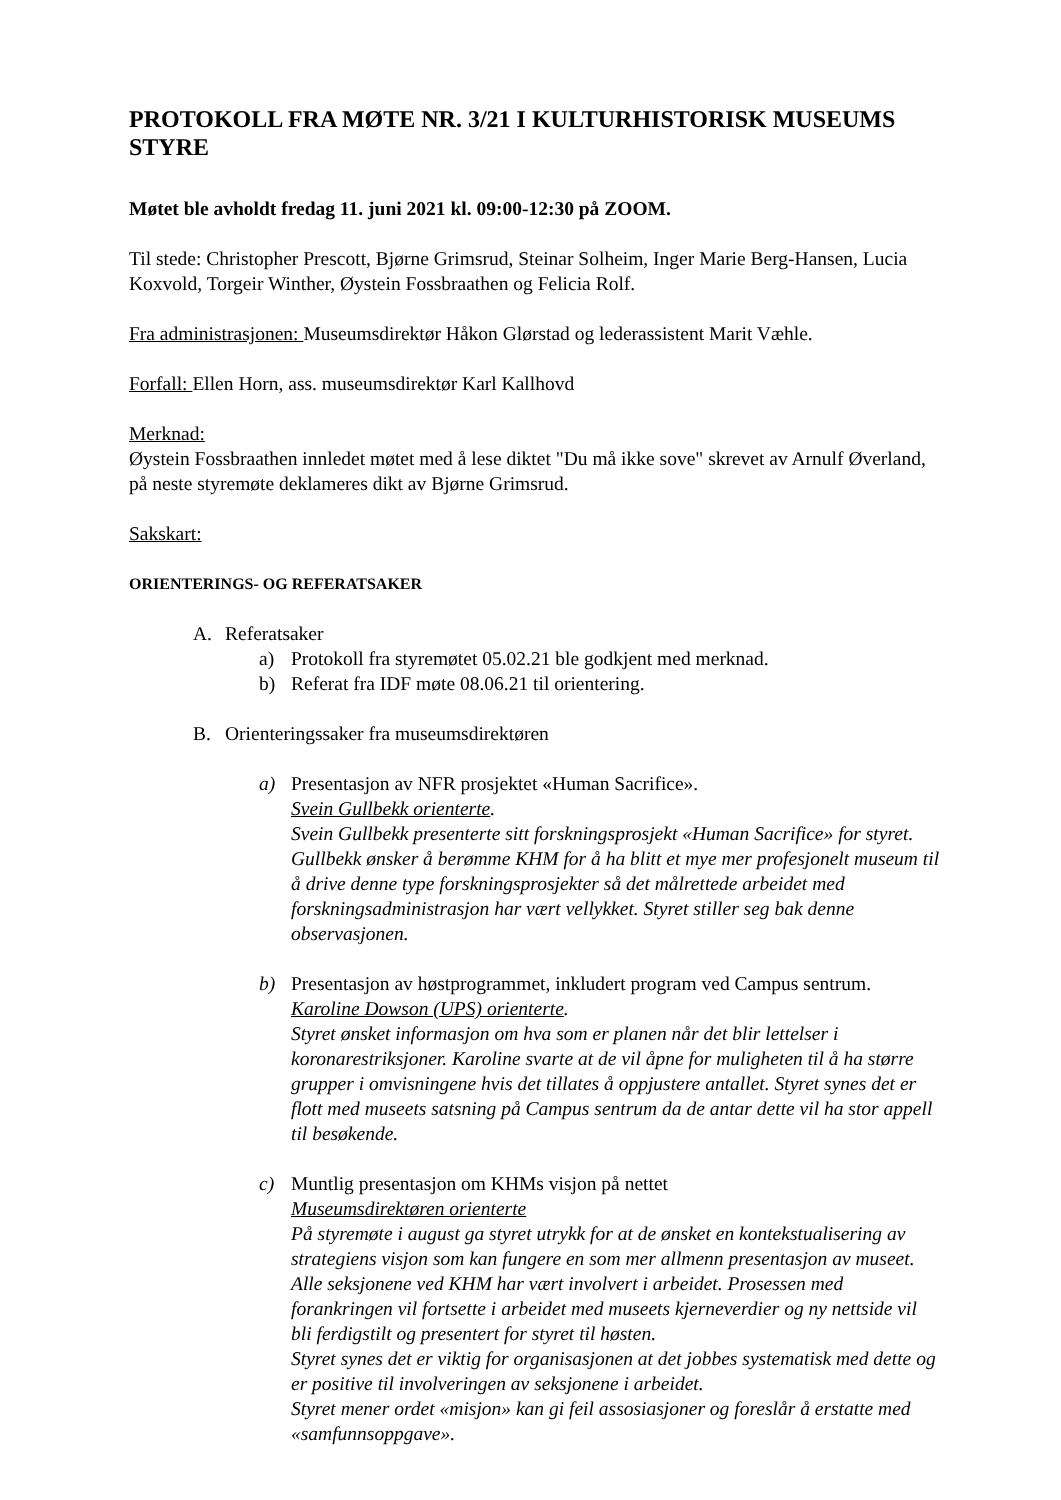PROTOKOLL FRA MØTE NR. 3/21 I KULTURHISTORISK MUSEUMS STYRE
Møtet ble avholdt fredag 11. juni 2021 kl. 09:00-12:30 på ZOOM.
Til stede: Christopher Prescott, Bjørne Grimsrud, Steinar Solheim, Inger Marie Berg-Hansen, Lucia Koxvold, Torgeir Winther, Øystein Fossbraathen og Felicia Rolf.
Fra administrasjonen: Museumsdirektør Håkon Glørstad og lederassistent Marit Væhle.
Forfall: Ellen Horn, ass. museumsdirektør Karl Kallhovd
Merknad:
Øystein Fossbraathen innledet møtet med å lese diktet "Du må ikke sove" skrevet av Arnulf Øverland, på neste styremøte deklameres dikt av Bjørne Grimsrud.
Sakskart:
ORIENTERINGS- OG REFERATSAKER
A. Referatsaker
a) Protokoll fra styremøtet 05.02.21 ble godkjent med merknad.
b) Referat fra IDF møte 08.06.21 til orientering.
B. Orienteringssaker fra museumsdirektøren
a) Presentasjon av NFR prosjektet «Human Sacrifice».
Svein Gullbekk orienterte.
Svein Gullbekk presenterte sitt forskningsprosjekt «Human Sacrifice» for styret. Gullbekk ønsker å berømme KHM for å ha blitt et mye mer profesjonelt museum til å drive denne type forskningsprosjekter så det målrettede arbeidet med forskningsadministrasjon har vært vellykket. Styret stiller seg bak denne observasjonen.
b) Presentasjon av høstprogrammet, inkludert program ved Campus sentrum.
Karoline Dowson (UPS) orienterte.
Styret ønsket informasjon om hva som er planen når det blir lettelser i koronarestriksjoner. Karoline svarte at de vil åpne for muligheten til å ha større grupper i omvisningene hvis det tillates å oppjustere antallet. Styret synes det er flott med museets satsning på Campus sentrum da de antar dette vil ha stor appell til besøkende.
c) Muntlig presentasjon om KHMs visjon på nettet
Museumsdirektøren orienterte
På styremøte i august ga styret utrykk for at de ønsket en kontekstualisering av strategiens visjon som kan fungere en som mer allmenn presentasjon av museet. Alle seksjonene ved KHM har vært involvert i arbeidet. Prosessen med forankringen vil fortsette i arbeidet med museets kjerneverdier og ny nettside vil bli ferdigstilt og presentert for styret til høsten.
Styret synes det er viktig for organisasjonen at det jobbes systematisk med dette og er positive til involveringen av seksjonene i arbeidet.
Styret mener ordet «misjon» kan gi feil assosiasjoner og foreslår å erstatte med «samfunnsoppgave».